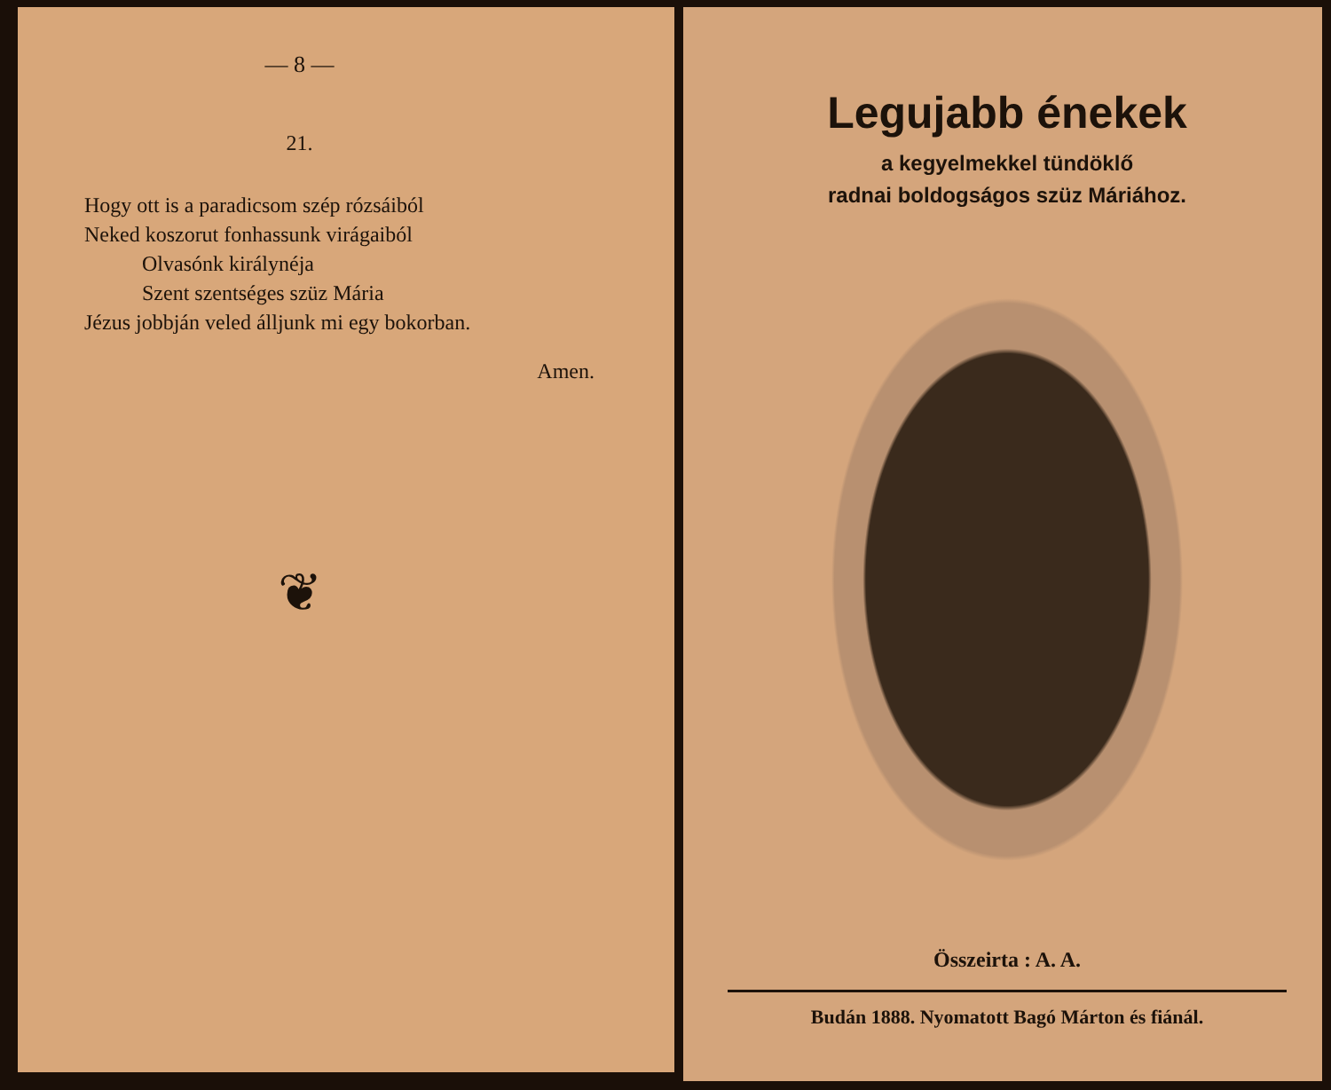— 8 —
21.
Hogy ott is a paradicsom szép rózsáiból
Neked koszorut fonhassunk virágaiból
Olvasónk királynéja
Szent szentséges szüz Mária
Jézus jobbján veled álljunk mi egy bokorban.
Amen.
❦
Legujabb énekek
a kegyelmekkel tündöklő
radnai boldogságos szüz Máriához.
Összeirta : A. A.
Budán 1888. Nyomatott Bagó Márton és fiánál.